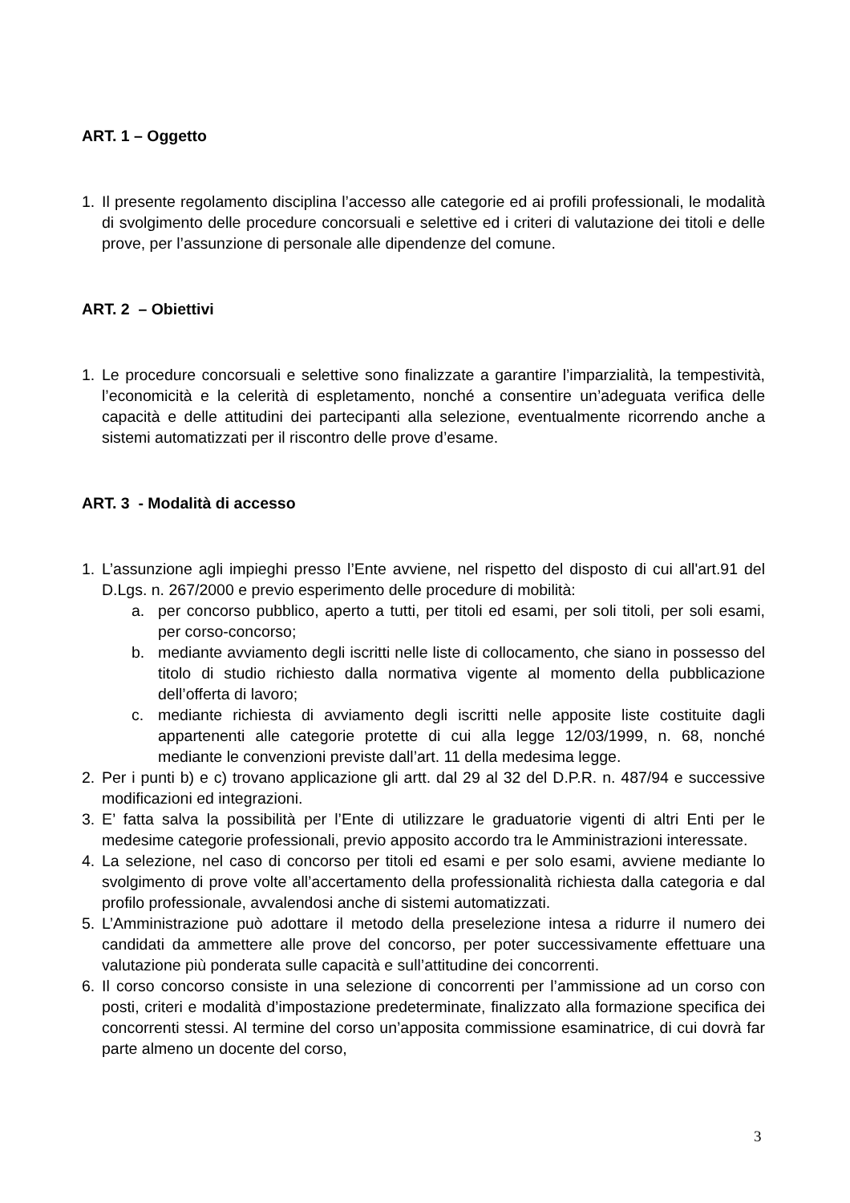ART. 1 – Oggetto
1. Il presente regolamento disciplina l’accesso alle categorie ed ai profili professionali, le modalità di svolgimento delle procedure concorsuali e selettive ed i criteri di valutazione dei titoli e delle prove, per l’assunzione di personale alle dipendenze del comune.
ART. 2 – Obiettivi
1. Le procedure concorsuali e selettive sono finalizzate a garantire l’imparzialità, la tempestività, l’economicità e la celerità di espletamento, nonché a consentire un’adeguata verifica delle capacità e delle attitudini dei partecipanti alla selezione, eventualmente ricorrendo anche a sistemi automatizzati per il riscontro delle prove d’esame.
ART. 3 - Modalità di accesso
1. L’assunzione agli impieghi presso l’Ente avviene, nel rispetto del disposto di cui all'art.91 del D.Lgs. n. 267/2000 e previo esperimento delle procedure di mobilità:
a. per concorso pubblico, aperto a tutti, per titoli ed esami, per soli titoli, per soli esami, per corso-concorso;
b. mediante avviamento degli iscritti nelle liste di collocamento, che siano in possesso del titolo di studio richiesto dalla normativa vigente al momento della pubblicazione dell’offerta di lavoro;
c. mediante richiesta di avviamento degli iscritti nelle apposite liste costituite dagli appartenenti alle categorie protette di cui alla legge 12/03/1999, n. 68, nonché mediante le convenzioni previste dall’art. 11 della medesima legge.
2. Per i punti b) e c) trovano applicazione gli artt. dal 29 al 32 del D.P.R. n. 487/94 e successive modificazioni ed integrazioni.
3. E’ fatta salva la possibilità per l’Ente di utilizzare le graduatorie vigenti di altri Enti per le medesime categorie professionali, previo apposito accordo tra le Amministrazioni interessate.
4. La selezione, nel caso di concorso per titoli ed esami e per solo esami, avviene mediante lo svolgimento di prove volte all’accertamento della professionalità richiesta dalla categoria e dal profilo professionale, avvalendosi anche di sistemi automatizzati.
5. L’Amministrazione può adottare il metodo della preselezione intesa a ridurre il numero dei candidati da ammettere alle prove del concorso, per poter successivamente effettuare una valutazione più ponderata sulle capacità e sull’attitudine dei concorrenti.
6. Il corso concorso consiste in una selezione di concorrenti per l’ammissione ad un corso con posti, criteri e modalità d’impostazione predeterminate, finalizzato alla formazione specifica dei concorrenti stessi. Al termine del corso un’apposita commissione esaminatrice, di cui dovrà far parte almeno un docente del corso,
3